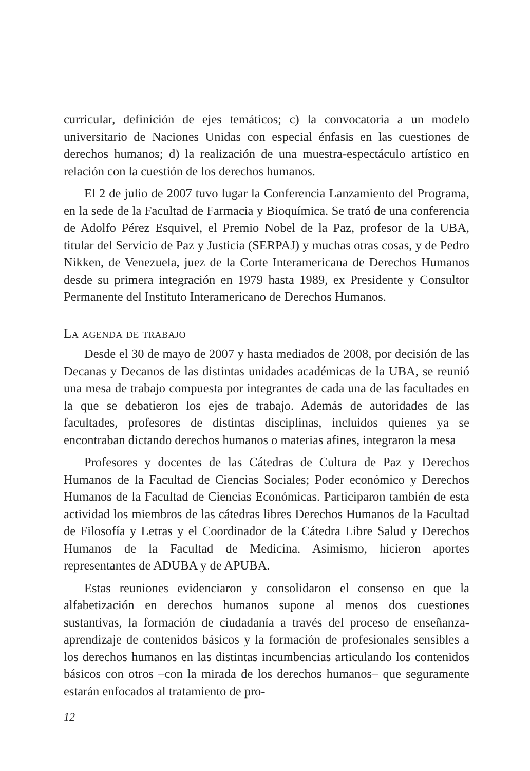curricular, definición de ejes temáticos; c) la convocatoria a un modelo universitario de Naciones Unidas con especial énfasis en las cuestiones de derechos humanos; d) la realización de una muestra-espectáculo artístico en relación con la cuestión de los derechos humanos.
El 2 de julio de 2007 tuvo lugar la Conferencia Lanzamiento del Programa, en la sede de la Facultad de Farmacia y Bioquímica. Se trató de una conferencia de Adolfo Pérez Esquivel, el Premio Nobel de la Paz, profesor de la UBA, titular del Servicio de Paz y Justicia (SERPAJ) y muchas otras cosas, y de Pedro Nikken, de Venezuela, juez de la Corte Interamericana de Derechos Humanos desde su primera integración en 1979 hasta 1989, ex Presidente y Consultor Permanente del Instituto Interamericano de Derechos Humanos.
La agenda de trabajo
Desde el 30 de mayo de 2007 y hasta mediados de 2008, por decisión de las Decanas y Decanos de las distintas unidades académicas de la UBA, se reunió una mesa de trabajo compuesta por integrantes de cada una de las facultades en la que se debatieron los ejes de trabajo. Además de autoridades de las facultades, profesores de distintas disciplinas, incluidos quienes ya se encontraban dictando derechos humanos o materias afines, integraron la mesa
Profesores y docentes de las Cátedras de Cultura de Paz y Derechos Humanos de la Facultad de Ciencias Sociales; Poder económico y Derechos Humanos de la Facultad de Ciencias Económicas. Participaron también de esta actividad los miembros de las cátedras libres Derechos Humanos de la Facultad de Filosofía y Letras y el Coordinador de la Cátedra Libre Salud y Derechos Humanos de la Facultad de Medicina. Asimismo, hicieron aportes representantes de ADUBA y de APUBA.
Estas reuniones evidenciaron y consolidaron el consenso en que la alfabetización en derechos humanos supone al menos dos cuestiones sustantivas, la formación de ciudadanía a través del proceso de enseñanza-aprendizaje de contenidos básicos y la formación de profesionales sensibles a los derechos humanos en las distintas incumbencias articulando los contenidos básicos con otros –con la mirada de los derechos humanos– que seguramente estarán enfocados al tratamiento de pro-
12